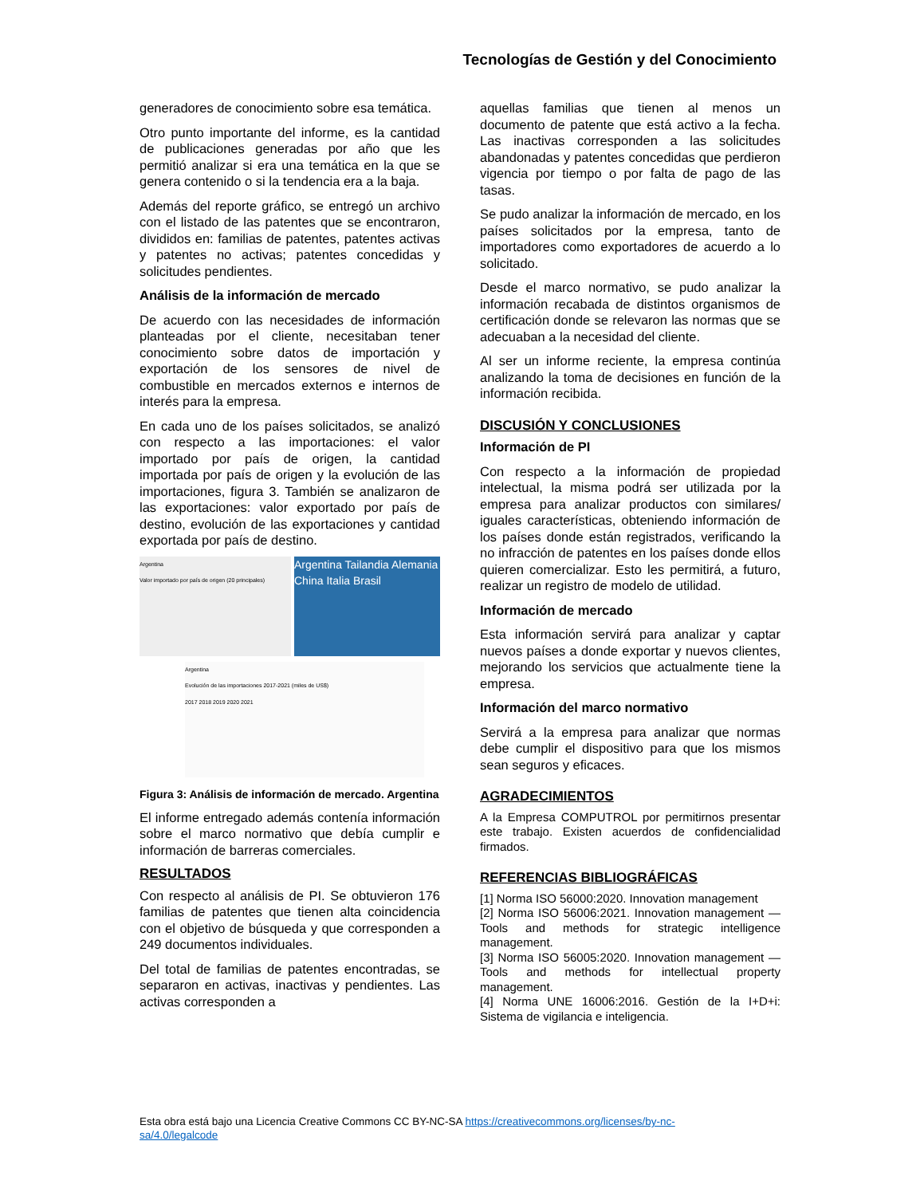Tecnologías de Gestión y del Conocimiento
generadores de conocimiento sobre esa temática.
Otro punto importante del informe, es la cantidad de publicaciones generadas por año que les permitió analizar si era una temática en la que se genera contenido o si la tendencia era a la baja.
Además del reporte gráfico, se entregó un archivo con el listado de las patentes que se encontraron, divididos en: familias de patentes, patentes activas y patentes no activas; patentes concedidas y solicitudes pendientes.
Análisis de la información de mercado
De acuerdo con las necesidades de información planteadas por el cliente, necesitaban tener conocimiento sobre datos de importación y exportación de los sensores de nivel de combustible en mercados externos e internos de interés para la empresa.
En cada uno de los países solicitados, se analizó con respecto a las importaciones: el valor importado por país de origen, la cantidad importada por país de origen y la evolución de las importaciones, figura 3. También se analizaron de las exportaciones: valor exportado por país de destino, evolución de las exportaciones y cantidad exportada por país de destino.
Argentina
Valor importado por país de origen (20 principales)
Argentina Tailandia Alemania China Italia Brasil
Argentina
Evolución de las importaciones 2017-2021 (miles de US$)
2017 2018 2019 2020 2021
Figura 3: Análisis de información de mercado. Argentina
El informe entregado además contenía información sobre el marco normativo que debía cumplir e información de barreras comerciales.
RESULTADOS
Con respecto al análisis de PI. Se obtuvieron 176 familias de patentes que tienen alta coincidencia con el objetivo de búsqueda y que corresponden a 249 documentos individuales.
Del total de familias de patentes encontradas, se separaron en activas, inactivas y pendientes. Las activas corresponden a
aquellas familias que tienen al menos un documento de patente que está activo a la fecha. Las inactivas corresponden a las solicitudes abandonadas y patentes concedidas que perdieron vigencia por tiempo o por falta de pago de las tasas.
Se pudo analizar la información de mercado, en los países solicitados por la empresa, tanto de importadores como exportadores de acuerdo a lo solicitado.
Desde el marco normativo, se pudo analizar la información recabada de distintos organismos de certificación donde se relevaron las normas que se adecuaban a la necesidad del cliente.
Al ser un informe reciente, la empresa continúa analizando la toma de decisiones en función de la información recibida.
DISCUSIÓN Y CONCLUSIONES
Información de PI
Con respecto a la información de propiedad intelectual, la misma podrá ser utilizada por la empresa para analizar productos con similares/ iguales características, obteniendo información de los países donde están registrados, verificando la no infracción de patentes en los países donde ellos quieren comercializar. Esto les permitirá, a futuro, realizar un registro de modelo de utilidad.
Información de mercado
Esta información servirá para analizar y captar nuevos países a donde exportar y nuevos clientes, mejorando los servicios que actualmente tiene la empresa.
Información del marco normativo
Servirá a la empresa para analizar que normas debe cumplir el dispositivo para que los mismos sean seguros y eficaces.
AGRADECIMIENTOS
A la Empresa COMPUTROL por permitirnos presentar este trabajo. Existen acuerdos de confidencialidad firmados.
REFERENCIAS BIBLIOGRÁFICAS
[1] Norma ISO 56000:2020. Innovation management
[2] Norma ISO 56006:2021. Innovation management — Tools and methods for strategic intelligence management.
[3] Norma ISO 56005:2020. Innovation management — Tools and methods for intellectual property management.
[4] Norma UNE 16006:2016. Gestión de la I+D+i: Sistema de vigilancia e inteligencia.
Esta obra está bajo una Licencia Creative Commons CC BY-NC-SA https://creativecommons.org/licenses/by-nc-sa/4.0/legalcode